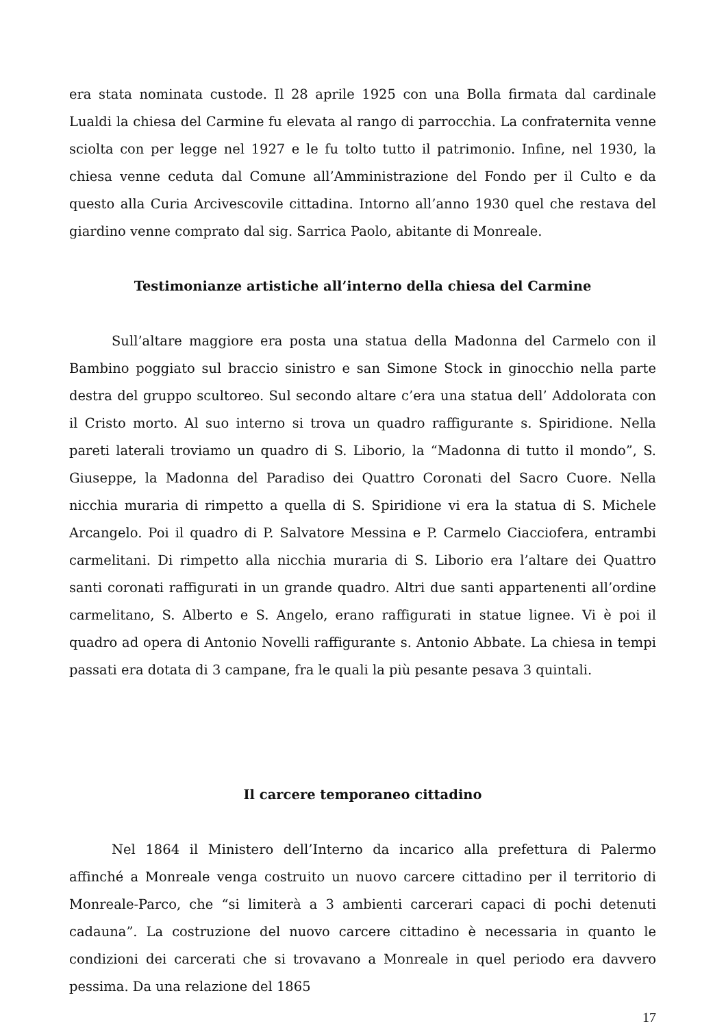era stata nominata custode. Il 28 aprile 1925 con una Bolla firmata dal cardinale Lualdi la chiesa del Carmine fu elevata al rango di parrocchia. La confraternita venne sciolta con per legge nel 1927 e le fu tolto tutto il patrimonio. Infine, nel 1930, la chiesa venne ceduta dal Comune all’Amministrazione del Fondo per il Culto e da questo alla Curia Arcivescovile cittadina. Intorno all’anno 1930 quel che restava del giardino venne comprato dal sig. Sarrica Paolo, abitante di Monreale.
Testimonianze artistiche all’interno della chiesa del Carmine
Sull’altare maggiore era posta una statua della Madonna del Carmelo con il Bambino poggiato sul braccio sinistro e san Simone Stock in ginocchio nella parte destra del gruppo scultoreo. Sul secondo altare c’era una statua dell’ Addolorata con il Cristo morto. Al suo interno si trova un quadro raffigurante s. Spiridione. Nella pareti laterali troviamo un quadro di S. Liborio, la “Madonna di tutto il mondo”, S. Giuseppe, la Madonna del Paradiso dei Quattro Coronati del Sacro Cuore. Nella nicchia muraria di rimpetto a quella di S. Spiridione vi era la statua di S. Michele Arcangelo. Poi il quadro di P. Salvatore Messina e P. Carmelo Ciacciofera, entrambi carmelitani. Di rimpetto alla nicchia muraria di S. Liborio era l’altare dei Quattro santi coronati raffigurati in un grande quadro. Altri due santi appartenenti all’ordine carmelitano, S. Alberto e S. Angelo, erano raffigurati in statue lignee. Vi è poi il quadro ad opera di Antonio Novelli raffigurante s. Antonio Abbate. La chiesa in tempi passati era dotata di 3 campane, fra le quali la più pesante pesava 3 quintali.
Il carcere temporaneo cittadino
Nel 1864 il Ministero dell’Interno da incarico alla prefettura di Palermo affinché a Monreale venga costruito un nuovo carcere cittadino per il territorio di Monreale-Parco, che “si limiterà a 3 ambienti carcerari capaci di pochi detenuti cadauna”. La costruzione del nuovo carcere cittadino è necessaria in quanto le condizioni dei carcerati che si trovavano a Monreale in quel periodo era davvero pessima. Da una relazione del 1865
17